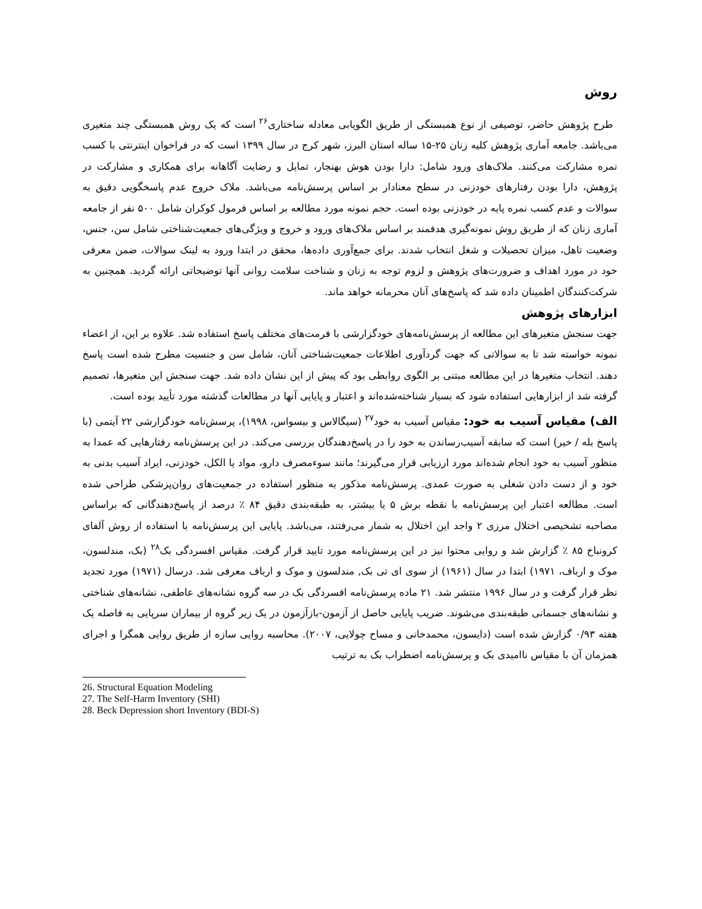روش
طرح پژوهش حاضر، توصیفی از نوع همبستگی از طریق الگویابی معادله ساختاری<sup>۲۶</sup> است که یک روش همبستگی چند متغیری می‌باشد. جامعه آماری پژوهش کلیه زنان ۲۵-۱۵ ساله استان البرز، شهر کرج در سال ۱۳۹۹ است که در فراخوان اینترنتی با کسب نمره مشارکت می‌کنند. ملاک‌های ورود شامل: دارا بودن هوش بهنجار، تمایل و رضایت آگاهانه برای همکاری و مشارکت در پژوهش، دارا بودن رفتارهای خودزنی در سطح معنادار بر اساس پرسش‌نامه می‌باشد. ملاک خروج عدم پاسخگویی دقیق به سوالات و عدم کسب نمره پایه در خودزنی بوده است. حجم نمونه مورد مطالعه بر اساس فرمول کوکران شامل ۵۰۰ نفر از جامعه آماری زنان که از طریق روش نمونه‌گیری هدفمند بر اساس ملاک‌های ورود و خروج و ویژگی‌های جمعیت‌شناختی شامل سن، جنس، وضعیت تاهل، میزان تحصیلات و شغل انتخاب شدند. برای جمع‌آوری داده‌ها، محقق در ابتدا ورود به لینک سوالات، ضمن معرفی خود در مورد اهداف و ضرورت‌های پژوهش و لزوم توجه به زنان و شناخت سلامت روانی آنها توضیحاتی ارائه گردید. همچنین به شرکت‌کنندگان اطمینان داده شد که پاسخ‌های آنان محرمانه خواهد ماند.
ابزارهای پژوهش
جهت سنجش متغیرهای این مطالعه از پرسش‌نامه‌های خودگزارشی با فرمت‌های مختلف پاسخ استفاده شد. علاوه بر این، از اعضاء نمونه خواسته شد تا به سوالاتی که جهت گردآوری اطلاعات جمعیت‌شناختی آنان، شامل سن و جنسیت مطرح شده است پاسخ دهند. انتخاب متغیرها در این مطالعه مبتنی بر الگوی روابطی بود که پیش از این نشان داده شد. جهت سنجش این متغیرها، تصمیم گرفته شد از ابزارهایی استفاده شود که بسیار شناخته‌شده‌اند و اعتبار و پایایی آنها در مطالعات گذشته مورد تأیید بوده است.
الف) مقیاس آسیب به خود: مقیاس آسیب به خود<sup>۲۷</sup> (سیگالاس و بیسواس، ۱۹۹۸)، پرسش‌نامه خودگزارشی ۲۲ آیتمی (با پاسخ بله / خیر) است که سابقه آسیب‌رساندن به خود را در پاسخ‌دهندگان بررسی می‌کند. در این پرسش‌نامه رفتارهایی که عمدا به منظور آسیب به خود انجام شده‌اند مورد ارزیابی قرار می‌گیرند؛ مانند سوءمصرف دارو، مواد یا الکل، خودزنی، ایراد آسیب بدنی به خود و از دست دادن شغلی به صورت عمدی. پرسش‌نامه مذکور به منظور استفاده در جمعیت‌های روان‌پزشکی طراحی شده است. مطالعه اعتبار این پرسش‌نامه با نقطه برش ۵ یا بیشتر، به طبقه‌بندی دقیق ۸۴ ٪ درصد از پاسخ‌دهندگانی که براساس مصاحبه تشخیصی اختلال مرزی ۲ واجد این اختلال به شمار می‌رفتند، می‌باشد. پایایی این پرسش‌نامه با استفاده از روش آلفای کرونباخ ۸۵ ٪ گزارش شد و روایی محتوا نیز در این پرسش‌نامه مورد تایید قرار گرفت. مقیاس افسردگی بک<sup>۲۸</sup> (بک، مندلسون، موک و ارباف، ۱۹۷۱) ابتدا در سال (۱۹۶۱) از سوی ای تی بک, مندلسون و موک و ارباف معرفی شد. درسال (۱۹۷۱) مورد تجدید نظر قرار گرفت و در سال ۱۹۹۶ منتشر شد. ۲۱ ماده پرسش‌نامه افسردگی بک در سه گروه نشانه‌های عاطفی، نشانه‌های شناختی و نشانه‌های جسمانی طبقه‌بندی می‌شوند. ضریب پایایی حاصل از آزمون-بازآزمون در یک زیر گروه از بیماران سرپایی به فاصله یک هفته ۰/۹۳ گزارش شده است (دایسون، محمدخانی و مساح چولایی، ۲۰۰۷). محاسبه روایی سازه از طریق روایی همگرا و اجرای همزمان آن با مقیاس ناامیدی بک و پرسش‌نامه اضطراب بک به ترتیب
26. Structural Equation Modeling
27. The Self-Harm Inventory (SHI)
28. Beck Depression short Inventory (BDI-S)